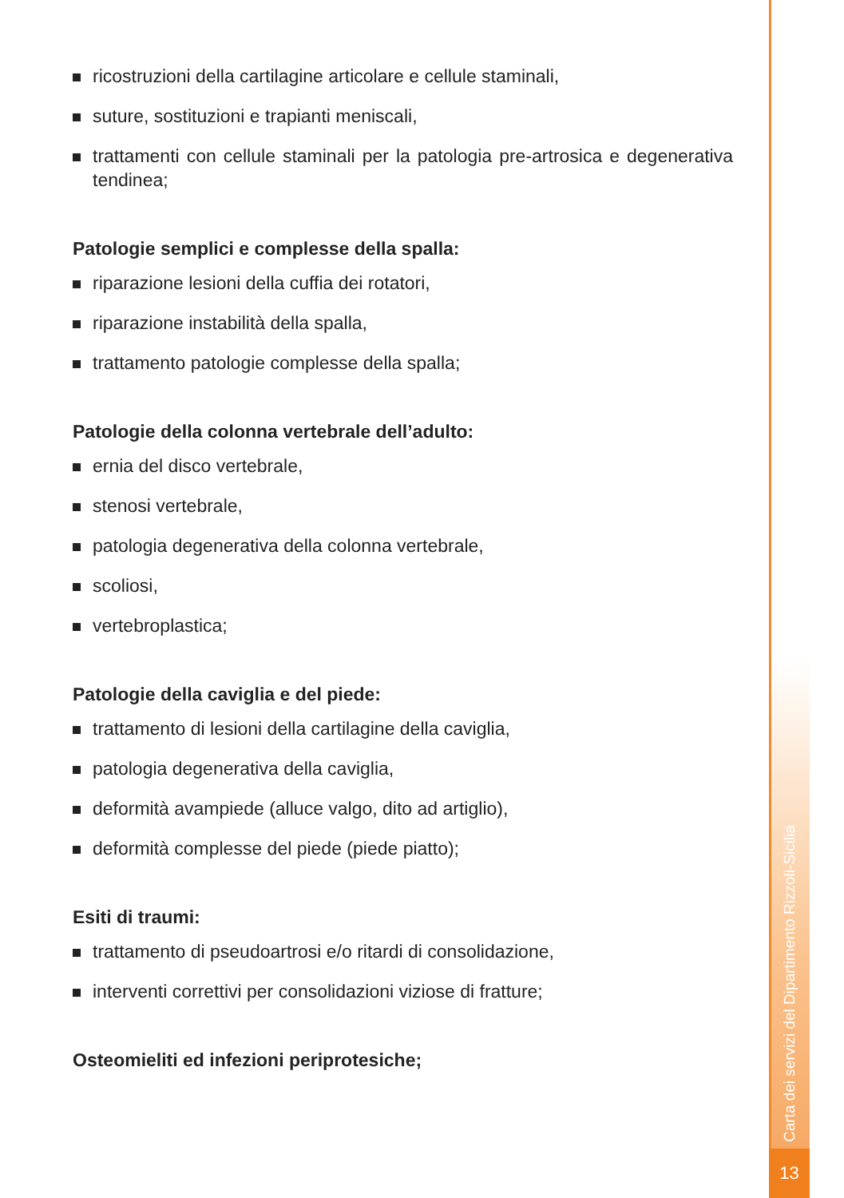ricostruzioni della cartilagine articolare e cellule staminali,
suture, sostituzioni e trapianti meniscali,
trattamenti con cellule staminali per la patologia pre-artrosica e degenerativa tendinea;
Patologie semplici e complesse della spalla:
riparazione lesioni della cuffia dei rotatori,
riparazione instabilità della spalla,
trattamento patologie complesse della spalla;
Patologie della colonna vertebrale dell’adulto:
ernia del disco vertebrale,
stenosi vertebrale,
patologia degenerativa della colonna vertebrale,
scoliosi,
vertebroplastica;
Patologie della caviglia e del piede:
trattamento di lesioni della cartilagine della caviglia,
patologia degenerativa della caviglia,
deformità avampiede (alluce valgo, dito ad artiglio),
deformità complesse del piede (piede piatto);
Esiti di traumi:
trattamento di pseudoartrosi e/o ritardi di consolidazione,
interventi correttivi per consolidazioni viziose di fratture;
Osteomieliti ed infezioni periprotesiche;
Carta dei servizi del Dipartimento Rizzoli-Sicilia
13